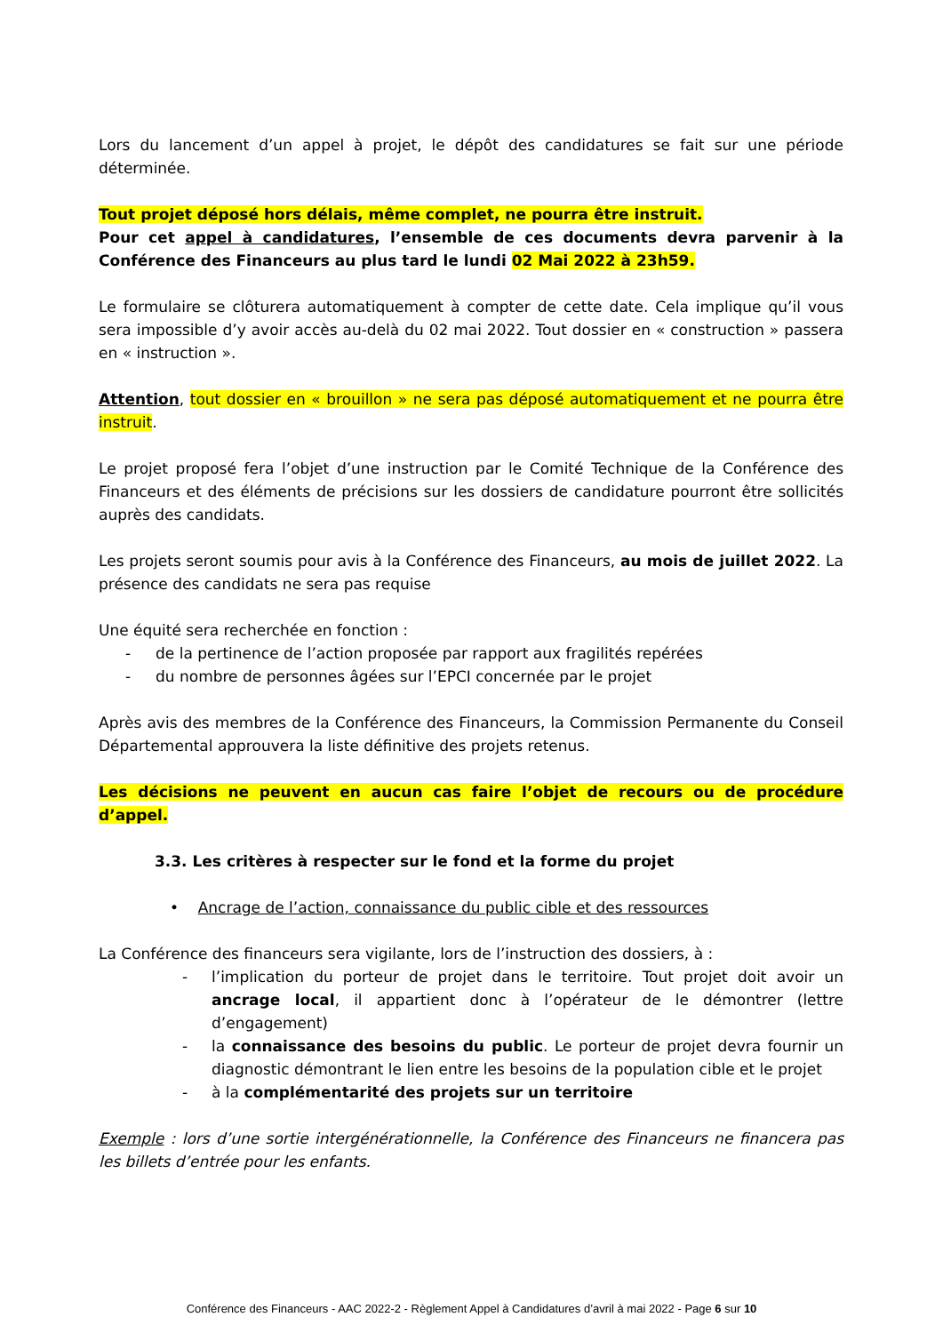Lors du lancement d’un appel à projet, le dépôt des candidatures se fait sur une période déterminée.
Tout projet déposé hors délais, même complet, ne pourra être instruit.
Pour cet appel à candidatures, l’ensemble de ces documents devra parvenir à la Conférence des Financeurs au plus tard le lundi 02 Mai 2022 à 23h59.
Le formulaire se clôturera automatiquement à compter de cette date. Cela implique qu’il vous sera impossible d’y avoir accès au-delà du 02 mai 2022. Tout dossier en « construction » passera en « instruction ».
Attention, tout dossier en « brouillon » ne sera pas déposé automatiquement et ne pourra être instruit.
Le projet proposé fera l’objet d’une instruction par le Comité Technique de la Conférence des Financeurs et des éléments de précisions sur les dossiers de candidature pourront être sollicités auprès des candidats.
Les projets seront soumis pour avis à la Conférence des Financeurs, au mois de juillet 2022. La présence des candidats ne sera pas requise
Une équité sera recherchée en fonction :
- de la pertinence de l’action proposée par rapport aux fragilités repérées
- du nombre de personnes âgées sur l’EPCI concernée par le projet
Après avis des membres de la Conférence des Financeurs, la Commission Permanente du Conseil Départemental approuvera la liste définitive des projets retenus.
Les décisions ne peuvent en aucun cas faire l’objet de recours ou de procédure d’appel.
3.3. Les critères à respecter sur le fond et la forme du projet
• Ancrage de l’action, connaissance du public cible et des ressources
La Conférence des financeurs sera vigilante, lors de l’instruction des dossiers, à :
- l’implication du porteur de projet dans le territoire. Tout projet doit avoir un ancrage local, il appartient donc à l’opérateur de le démontrer (lettre d’engagement)
- la connaissance des besoins du public. Le porteur de projet devra fournir un diagnostic démontrant le lien entre les besoins de la population cible et le projet
- à la complémentarité des projets sur un territoire
Exemple : lors d’une sortie intergénérationnelle, la Conférence des Financeurs ne financera pas les billets d’entrée pour les enfants.
Conférence des Financeurs - AAC 2022-2 - Règlement Appel à Candidatures d’avril à mai 2022 - Page 6 sur 10